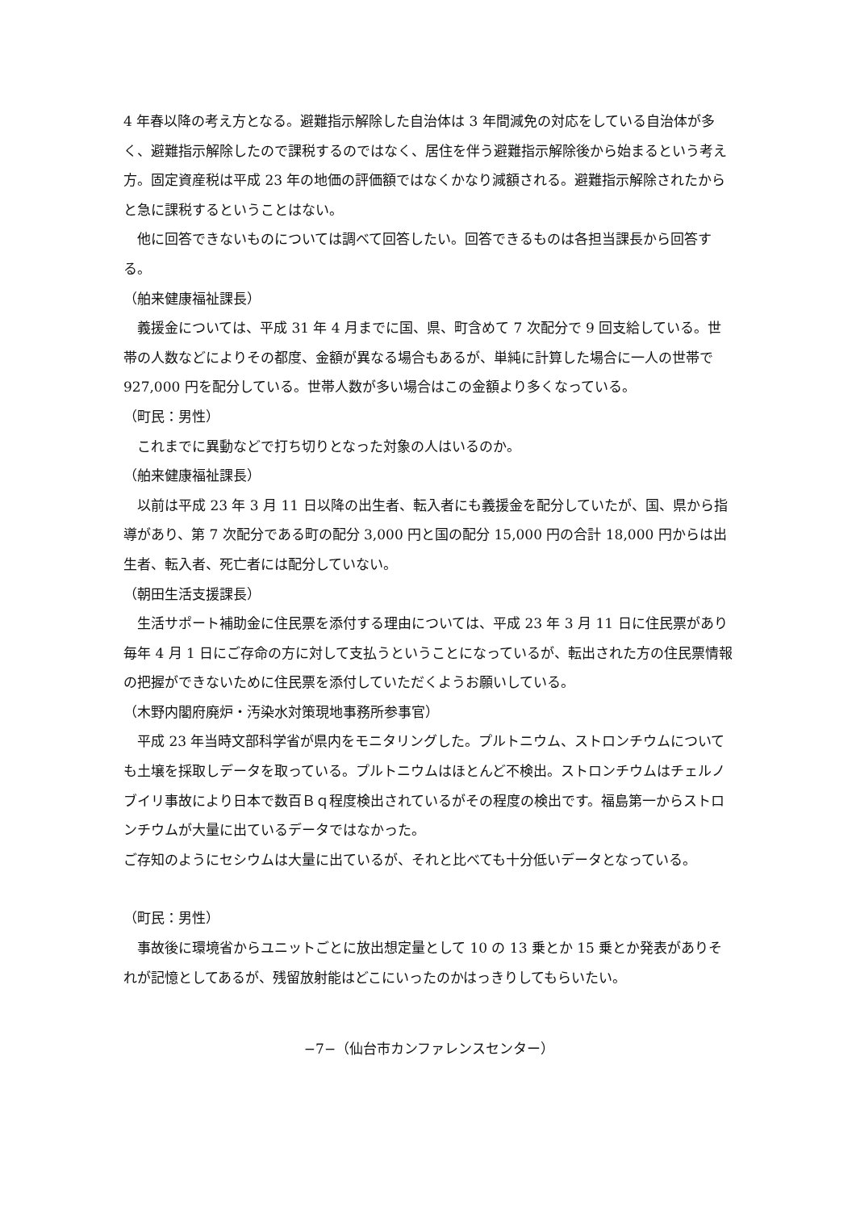4 年春以降の考え方となる。避難指示解除した自治体は 3 年間減免の対応をしている自治体が多く、避難指示解除したので課税するのではなく、居住を伴う避難指示解除後から始まるという考え方。固定資産税は平成 23 年の地価の評価額ではなくかなり減額される。避難指示解除されたからと急に課税するということはない。
他に回答できないものについては調べて回答したい。回答できるものは各担当課長から回答する。
（舶来健康福祉課長）
義援金については、平成 31 年 4 月までに国、県、町含めて 7 次配分で 9 回支給している。世帯の人数などによりその都度、金額が異なる場合もあるが、単純に計算した場合に一人の世帯で 927,000 円を配分している。世帯人数が多い場合はこの金額より多くなっている。
（町民：男性）
これまでに異動などで打ち切りとなった対象の人はいるのか。
（舶来健康福祉課長）
以前は平成 23 年 3 月 11 日以降の出生者、転入者にも義援金を配分していたが、国、県から指導があり、第 7 次配分である町の配分 3,000 円と国の配分 15,000 円の合計 18,000 円からは出生者、転入者、死亡者には配分していない。
（朝田生活支援課長）
生活サポート補助金に住民票を添付する理由については、平成 23 年 3 月 11 日に住民票があり毎年 4 月 1 日にご存命の方に対して支払うということになっているが、転出された方の住民票情報の把握ができないために住民票を添付していただくようお願いしている。
（木野内閣府廃炉・汚染水対策現地事務所参事官）
平成 23 年当時文部科学省が県内をモニタリングした。プルトニウム、ストロンチウムについても土壌を採取しデータを取っている。プルトニウムはほとんど不検出。ストロンチウムはチェルノブイリ事故により日本で数百Ｂｑ程度検出されているがその程度の検出です。福島第一からストロンチウムが大量に出ているデータではなかった。
ご存知のようにセシウムは大量に出ているが、それと比べても十分低いデータとなっている。
（町民：男性）
事故後に環境省からユニットごとに放出想定量として 10 の 13 乗とか 15 乗とか発表がありそれが記憶としてあるが、残留放射能はどこにいったのかはっきりしてもらいたい。
−7−（仙台市カンファレンスセンター）